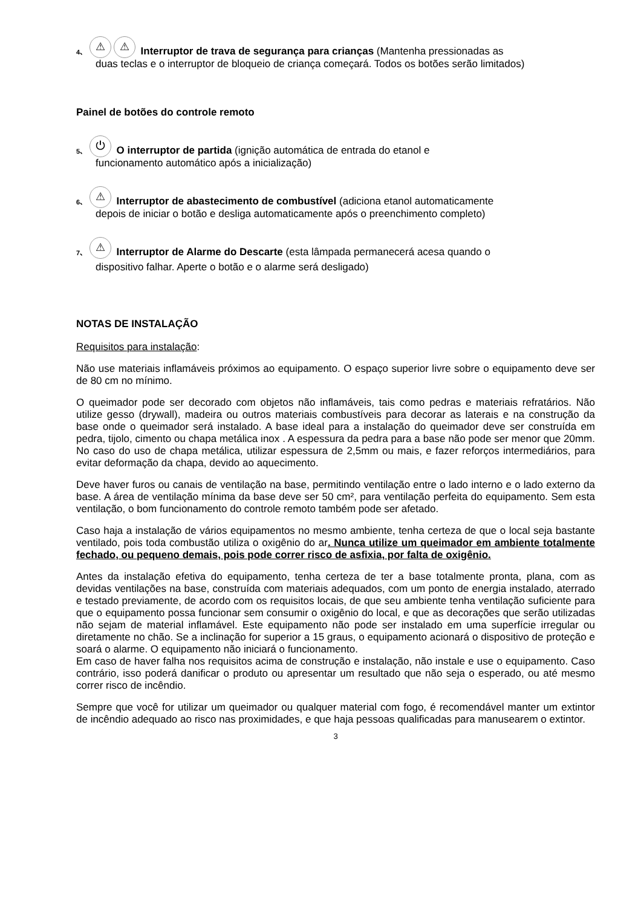4、 ⚠ ⚠ Interruptor de trava de segurança para crianças (Mantenha pressionadas as
duas teclas e o interruptor de bloqueio de criança começará. Todos os botões serão limitados)
Painel de botões do controle remoto
5、 ⏻ O interruptor de partida (ignição automática de entrada do etanol e
funcionamento automático após a inicialização)
6、 ⚠ Interruptor de abastecimento de combustível (adiciona etanol automaticamente
depois de iniciar o botão e desliga automaticamente após o preenchimento completo)
7、 ⚠ Interruptor de Alarme do Descarte (esta lâmpada permanecerá acesa quando o
dispositivo falhar. Aperte o botão e o alarme será desligado)
NOTAS DE INSTALAÇÃO
Requisitos para instalação:
Não use materiais inflamáveis próximos ao equipamento. O espaço superior livre sobre o equipamento deve ser de 80 cm no mínimo.
O queimador pode ser decorado com objetos não inflamáveis, tais como pedras e materiais refratários. Não utilize gesso (drywall), madeira ou outros materiais combustíveis para decorar as laterais e na construção da base onde o queimador será instalado. A base ideal para a instalação do queimador deve ser construída em pedra, tijolo, cimento ou chapa metálica inox . A espessura da pedra para a base não pode ser menor que 20mm. No caso do uso de chapa metálica, utilizar espessura de 2,5mm ou mais, e fazer reforços intermediários, para evitar deformação da chapa, devido ao aquecimento.
Deve haver furos ou canais de ventilação na base, permitindo ventilação entre o lado interno e o lado externo da base. A área de ventilação mínima da base deve ser 50 cm², para ventilação perfeita do equipamento. Sem esta ventilação, o bom funcionamento do controle remoto também pode ser afetado.
Caso haja a instalação de vários equipamentos no mesmo ambiente, tenha certeza de que o local seja bastante ventilado, pois toda combustão utiliza o oxigênio do ar. Nunca utilize um queimador em ambiente totalmente fechado, ou pequeno demais, pois pode correr risco de asfixia, por falta de oxigênio.
Antes da instalação efetiva do equipamento, tenha certeza de ter a base totalmente pronta, plana, com as devidas ventilações na base, construída com materiais adequados, com um ponto de energia instalado, aterrado e testado previamente, de acordo com os requisitos locais, de que seu ambiente tenha ventilação suficiente para que o equipamento possa funcionar sem consumir o oxigênio do local, e que as decorações que serão utilizadas não sejam de material inflamável. Este equipamento não pode ser instalado em uma superfície irregular ou diretamente no chão. Se a inclinação for superior a 15 graus, o equipamento acionará o dispositivo de proteção e soará o alarme. O equipamento não iniciará o funcionamento.
Em caso de haver falha nos requisitos acima de construção e instalação, não instale e use o equipamento. Caso contrário, isso poderá danificar o produto ou apresentar um resultado que não seja o esperado, ou até mesmo correr risco de incêndio.
Sempre que você for utilizar um queimador ou qualquer material com fogo, é recomendável manter um extintor de incêndio adequado ao risco nas proximidades, e que haja pessoas qualificadas para manusearem o extintor.
3